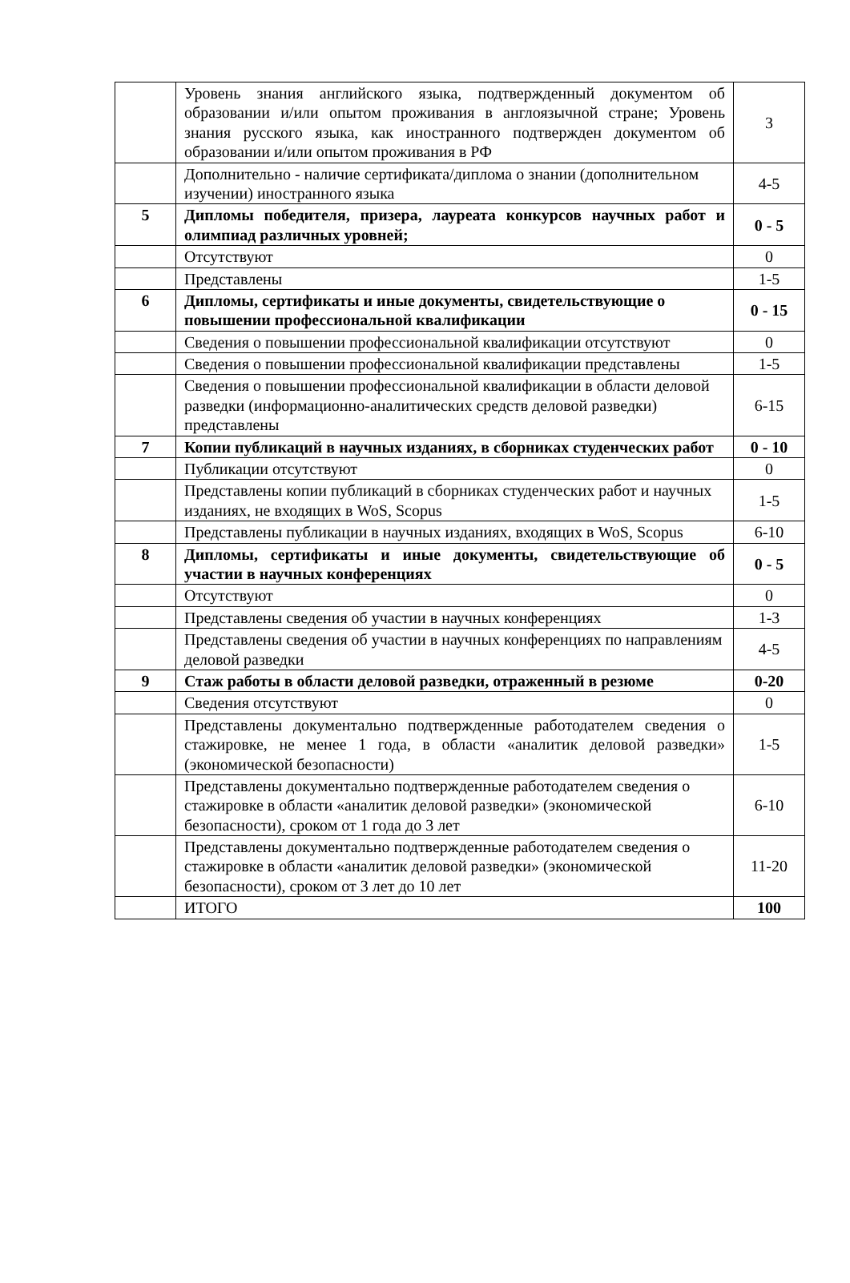| | Уровень знания английского языка, подтвержденный документом об образовании и/или опытом проживания в англоязычной стране; Уровень знания русского языка, как иностранного подтвержден документом об образовании и/или опытом проживания в РФ | 3 |
| | Дополнительно - наличие сертификата/диплома о знании (дополнительном изучении) иностранного языка | 4-5 |
| 5 | Дипломы победителя, призера, лауреата конкурсов научных работ и олимпиад различных уровней; | 0 - 5 |
| | Отсутствуют | 0 |
| | Представлены | 1-5 |
| 6 | Дипломы, сертификаты и иные документы, свидетельствующие о повышении профессиональной квалификации | 0 - 15 |
| | Сведения о повышении профессиональной квалификации отсутствуют | 0 |
| | Сведения о повышении профессиональной квалификации представлены | 1-5 |
| | Сведения о повышении профессиональной квалификации в области деловой разведки (информационно-аналитических средств деловой разведки) представлены | 6-15 |
| 7 | Копии публикаций в научных изданиях, в сборниках студенческих работ | 0 - 10 |
| | Публикации отсутствуют | 0 |
| | Представлены копии публикаций в сборниках студенческих работ и научных изданиях, не входящих в WoS, Scopus | 1-5 |
| | Представлены публикации в научных изданиях, входящих в WoS, Scopus | 6-10 |
| 8 | Дипломы, сертификаты и иные документы, свидетельствующие об участии в научных конференциях | 0 - 5 |
| | Отсутствуют | 0 |
| | Представлены сведения об участии в научных конференциях | 1-3 |
| | Представлены сведения об участии в научных конференциях по направлениям деловой разведки | 4-5 |
| 9 | Стаж работы в области деловой разведки, отраженный в резюме | 0-20 |
| | Сведения отсутствуют | 0 |
| | Представлены документально подтвержденные работодателем сведения о стажировке, не менее 1 года, в области «аналитик деловой разведки» (экономической безопасности) | 1-5 |
| | Представлены документально подтвержденные работодателем сведения о стажировке в области «аналитик деловой разведки» (экономической безопасности), сроком от 1 года до 3 лет | 6-10 |
| | Представлены документально подтвержденные работодателем сведения о стажировке в области «аналитик деловой разведки» (экономической безопасности), сроком от 3 лет до 10 лет | 11-20 |
| | ИТОГО | 100 |